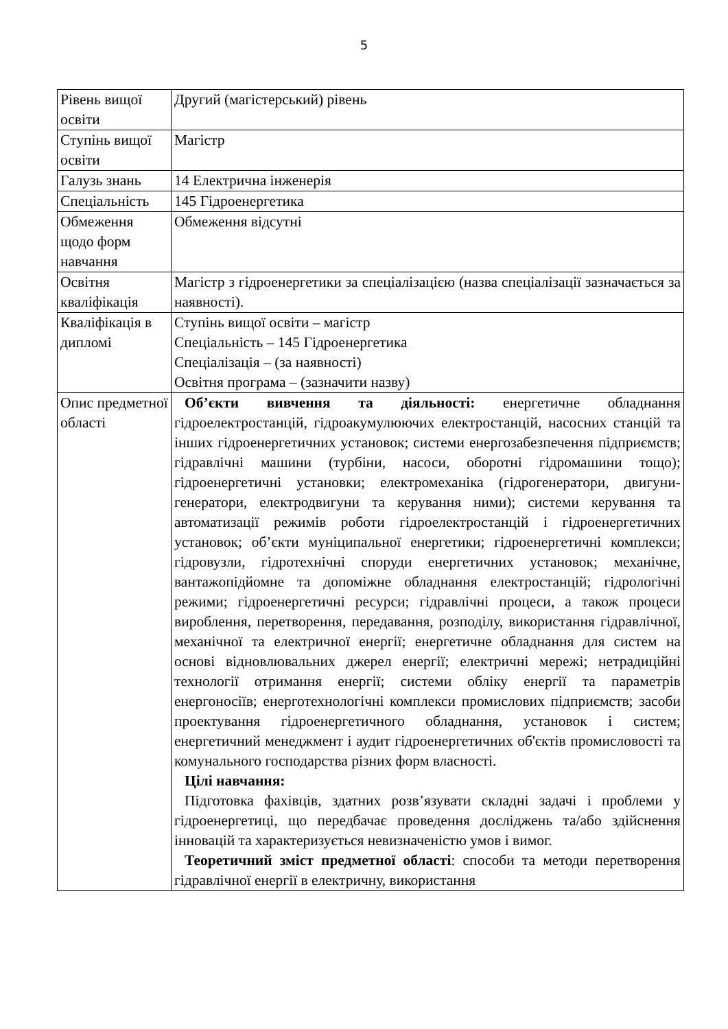5
| Рівень вищої освіти | Другий (магістерський) рівень |
| Ступінь вищої освіти | Магістр |
| Галузь знань | 14 Електрична інженерія |
| Спеціальність | 145 Гідроенергетика |
| Обмеження щодо форм навчання | Обмеження відсутні |
| Освітня кваліфікація | Магістр з гідроенергетики за спеціалізацією (назва спеціалізації зазначається за наявності). |
| Кваліфікація в дипломі | Ступінь вищої освіти – магістр Спеціальність – 145 Гідроенергетика Спеціалізація – (за наявності) Освітня програма – (зазначити назву) |
| Опис предметної області | Об’єкти вивчення та діяльності: енергетичне обладнання гідроелектростанцій, гідроакумулюючих електростанцій, насосних станцій та інших гідроенергетичних установок; системи енергозабезпечення підприємств; гідравлічні машини (турбіни, насоси, оборотні гідромашини тощо); гідроенергетичні установки; електромеханіка (гідрогенератори, двигуни-генератори, електродвигуни та керування ними); системи керування та автоматизації режимів роботи гідроелектростанцій і гідроенергетичних установок; об’єкти муніципальної енергетики; гідроенергетичні комплекси; гідровузли, гідротехнічні споруди енергетичних установок; механічне, вантажопідйомне та допоміжне обладнання електростанцій; гідрологічні режими; гідроенергетичні ресурси; гідравлічні процеси, а також процеси вироблення, перетворення, передавання, розподілу, використання гідравлічної, механічної та електричної енергії; енергетичне обладнання для систем на основі відновлювальних джерел енергії; електричні мережі; нетрадиційні технології отримання енергії; системи обліку енергії та параметрів енергоносіїв; енерготехнологічні комплекси промислових підприємств; засоби проектування гідроенергетичного обладнання, установок і систем; енергетичний менеджмент і аудит гідроенергетичних об'єктів промисловості та комунального господарства різних форм власності. Цілі навчання: Підготовка фахівців, здатних розв’язувати складні задачі і проблеми у гідроенергетиці, що передбачає проведення досліджень та/або здійснення інновацій та характеризується невизначеністю умов і вимог. Теоретичний зміст предметної області : способи та методи перетворення гідравлічної енергії в електричну, використання |